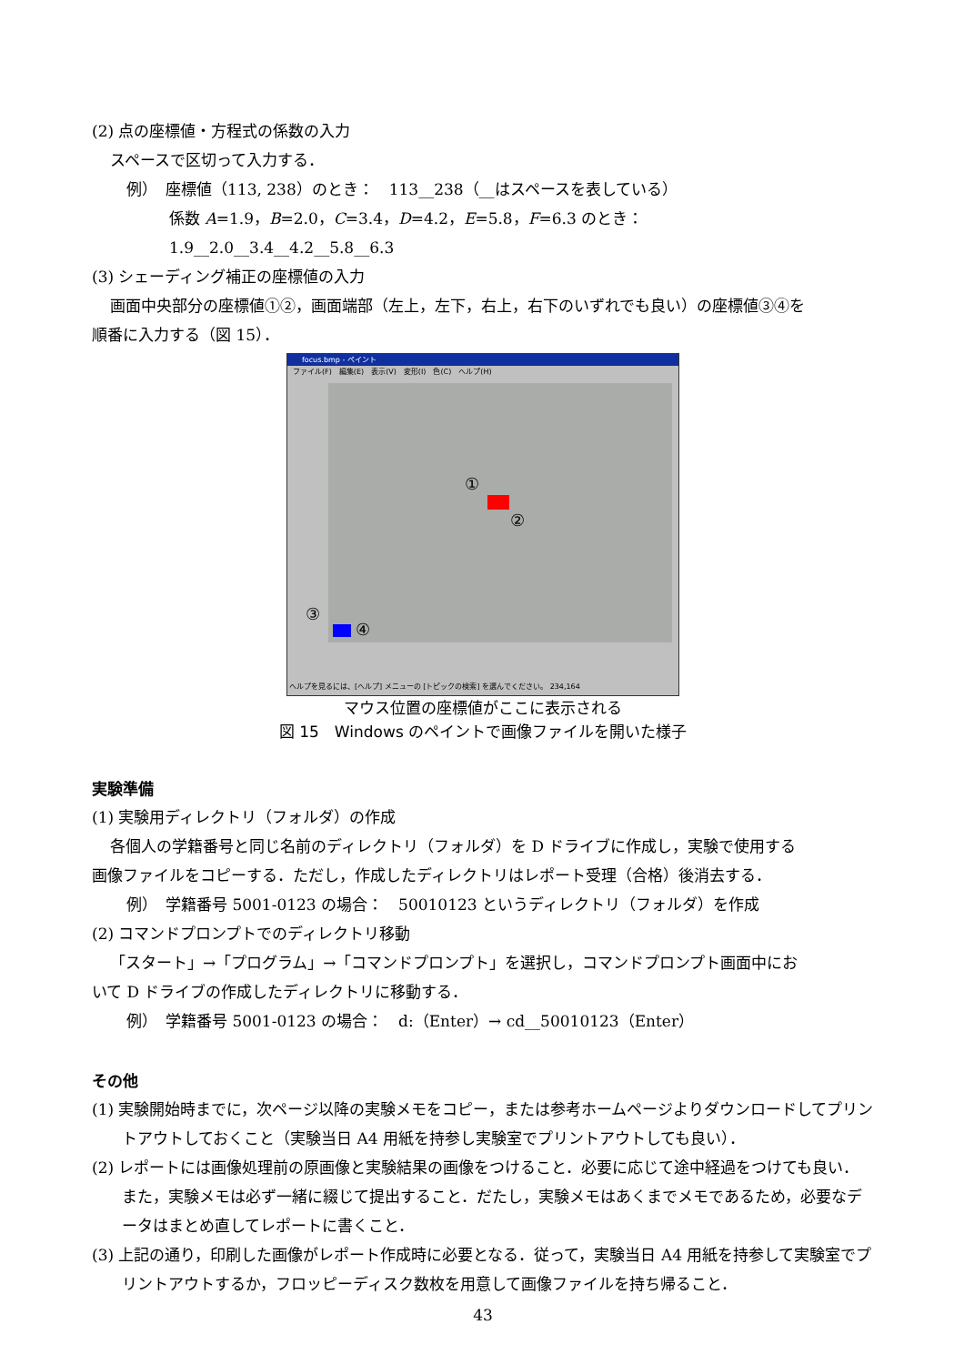(2) 点の座標値・方程式の係数の入力
スペースで区切って入力する．
例）　座標値（113, 238）のとき：　113__238（__はスペースを表している）
係数 A=1.9，B=2.0，C=3.4，D=4.2，E=5.8，F=6.3 のとき：　1.9__2.0__3.4__4.2__5.8__6.3
(3) シェーディング補正の座標値の入力
画面中央部分の座標値①②，画面端部（左上，左下，右上，右下のいずれでも良い）の座標値③④を
順番に入力する（図 15）．
focus.bmp - ペイント
ファイル(F)　編集(E)　表示(V)　変形(I)　色(C)　ヘルプ(H)
①
②
④
③
ヘルプを見るには、[ヘルプ] メニューの [トピックの検索] を選んでください。 234,164
マウス位置の座標値がここに表示される
図 15　Windows のペイントで画像ファイルを開いた様子
実験準備
(1) 実験用ディレクトリ（フォルダ）の作成
各個人の学籍番号と同じ名前のディレクトリ（フォルダ）を D ドライブに作成し，実験で使用する
画像ファイルをコピーする．ただし，作成したディレクトリはレポート受理（合格）後消去する．
例）　学籍番号 5001-0123 の場合：　50010123 というディレクトリ（フォルダ）を作成
(2) コマンドプロンプトでのディレクトリ移動
「スタート」→「プログラム」→「コマンドプロンプト」を選択し，コマンドプロンプト画面中にお
いて D ドライブの作成したディレクトリに移動する．
例）　学籍番号 5001-0123 の場合：　d:（Enter）→ cd__50010123（Enter）
その他
(1) 実験開始時までに，次ページ以降の実験メモをコピー，または参考ホームページよりダウンロードしてプリントアウトしておくこと（実験当日 A4 用紙を持参し実験室でプリントアウトしても良い）．
(2) レポートには画像処理前の原画像と実験結果の画像をつけること．必要に応じて途中経過をつけても良い．また，実験メモは必ず一緒に綴じて提出すること．だたし，実験メモはあくまでメモであるため，必要なデータはまとめ直してレポートに書くこと．
(3) 上記の通り，印刷した画像がレポート作成時に必要となる．従って，実験当日 A4 用紙を持参して実験室でプリントアウトするか，フロッピーディスク数枚を用意して画像ファイルを持ち帰ること．
43